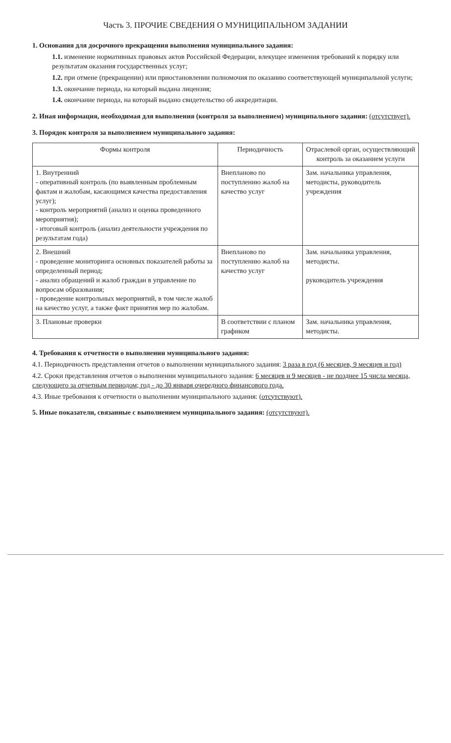Часть 3. ПРОЧИЕ СВЕДЕНИЯ О МУНИЦИПАЛЬНОМ ЗАДАНИИ
1. Основания для досрочного прекращения выполнения муниципального задания:
1.1. изменение нормативных правовых актов Российской Федерации, влекущее изменения требований к порядку или результатам оказания государственных услуг;
1.2. при отмене (прекращении) или приостановлении полномочия по оказанию соответствующей муниципальной услуги;
1.3. окончание периода, на который выдана лицензия;
1.4. окончание периода, на который выдано свидетельство об аккредитации.
2. Иная информация, необходимая для выполнения (контроля за выполнением) муниципального задания: (отсутствует).
3. Порядок контроля за выполнением муниципального задания:
| Формы контроля | Периодичность | Отраслевой орган, осуществляющий контроль за оказанием услуги |
| --- | --- | --- |
| 1. Внутренний - оперативный контроль (по выявленным проблемным фактам и жалобам, касающимся качества предоставления услуг); - контроль мероприятий (анализ и оценка проведенного мероприятия); - итоговый контроль (анализ деятельности учреждения по результатам года) | Внепланово по поступлению жалоб на качество услуг | Зам. начальника управления, методисты, руководитель учреждения |
| 2. Внешний - проведение мониторинга основных показателей работы за определенный период; - анализ обращений и жалоб граждан в управление по вопросам образования; - проведение контрольных мероприятий, в том числе жалоб на качество услуг, а также факт принятия мер по жалобам. | Внепланово по поступлению жалоб на качество услуг | Зам. начальника управления, методисты. руководитель учреждения |
| 3. Плановые проверки | В соответствии с планом графиком | Зам. начальника управления, методисты. |
4. Требования к отчетности о выполнении муниципального задания:
4.1. Периодичность представления отчетов о выполнении муниципального задания: 3 раза в год (6 месяцев, 9 месяцев и год)
4.2. Сроки представления отчетов о выполнении муниципального задания: 6 месяцев и 9 месяцев - не позднее 15 числа месяца, следующего за отчетным периодом; год - до 30 января очередного финансового года.
4.3. Иные требования к отчетности о выполнении муниципального задания: (отсутствуют).
5. Иные показатели, связанные с выполнением муниципального задания: (отсутствуют).